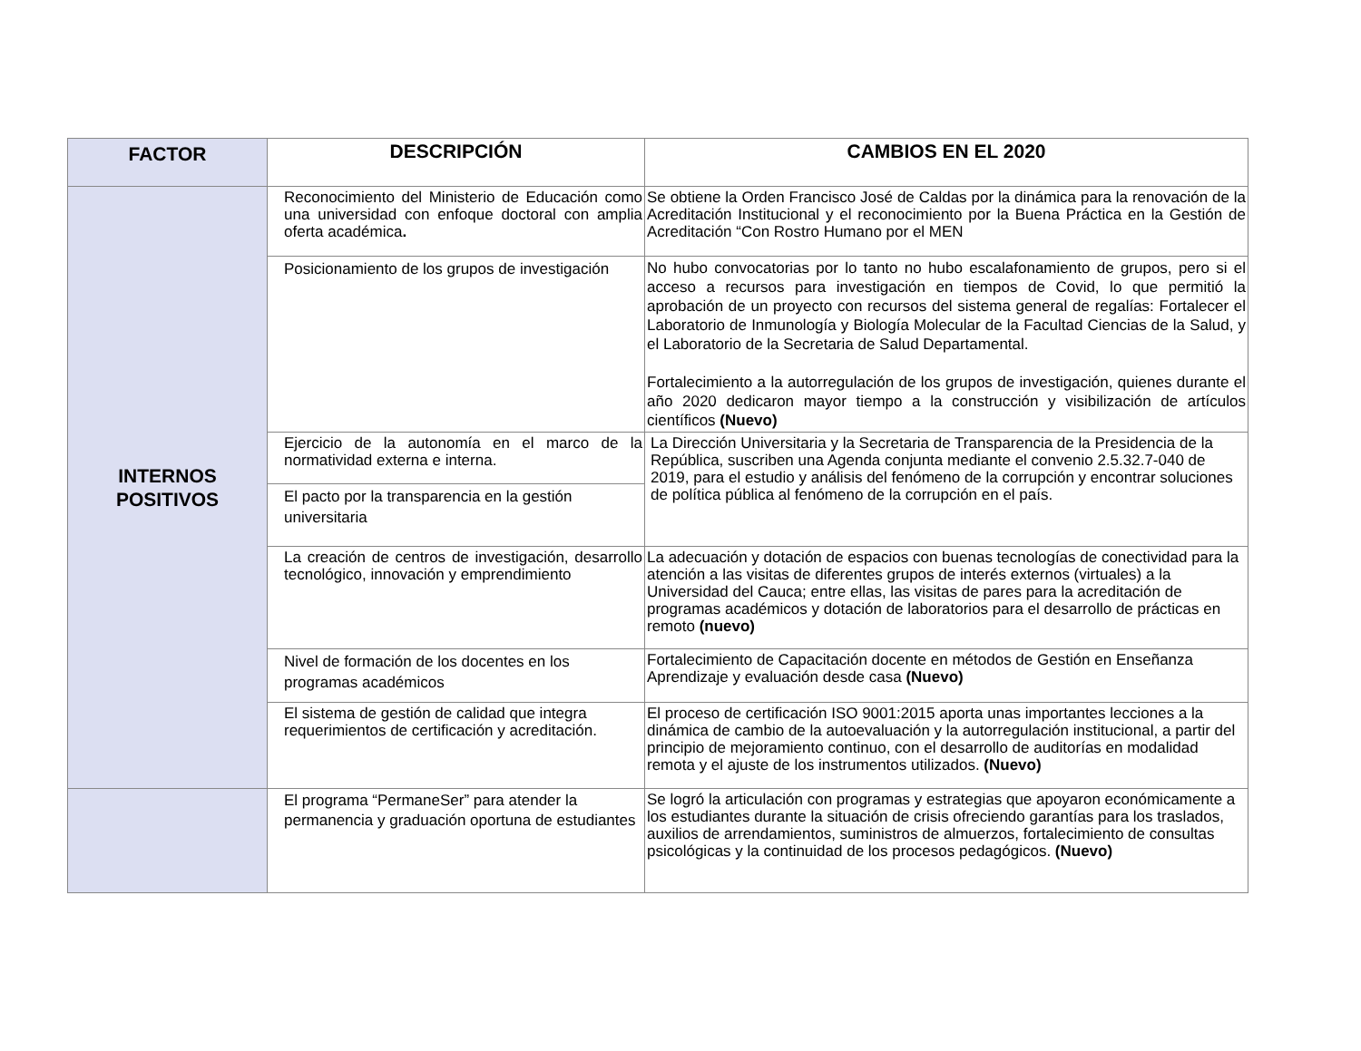| FACTOR | DESCRIPCIÓN | CAMBIOS EN EL 2020 |
| --- | --- | --- |
| INTERNOS POSITIVOS | Reconocimiento del Ministerio de Educación como una universidad con enfoque doctoral con amplia oferta académica . | Se obtiene la Orden Francisco José de Caldas por la dinámica para la renovación de la Acreditación Institucional y el reconocimiento por la Buena Práctica en la Gestión de Acreditación “Con Rostro Humano por el MEN |
| | Posicionamiento de los grupos de investigación | No hubo convocatorias por lo tanto no hubo escalafonamiento de grupos, pero si el acceso a recursos para investigación en tiempos de Covid, lo que permitió la aprobación de un proyecto con recursos del sistema general de regalías: Fortalecer el Laboratorio de Inmunología y Biología Molecular de la Facultad Ciencias de la Salud, y el Laboratorio de la Secretaria de Salud Departamental. Fortalecimiento a la autorregulación de los grupos de investigación, quienes durante el año 2020 dedicaron mayor tiempo a la construcción y visibilización de artículos científicos (Nuevo) |
| | Ejercicio de la autonomía en el marco de la normatividad externa e interna. | La Dirección Universitaria y la Secretaria de Transparencia de la Presidencia de la República, suscriben una Agenda conjunta mediante el convenio 2.5.32.7-040 de 2019, para el estudio y análisis del fenómeno de la corrupción y encontrar soluciones de política pública al fenómeno de la corrupción en el país. |
| | El pacto por la transparencia en la gestión universitaria | |
| | La creación de centros de investigación, desarrollo tecnológico, innovación y emprendimiento | La adecuación y dotación de espacios con buenas tecnologías de conectividad para la atención a las visitas de diferentes grupos de interés externos (virtuales) a la Universidad del Cauca; entre ellas, las visitas de pares para la acreditación de programas académicos y dotación de laboratorios para el desarrollo de prácticas en remoto (nuevo) |
| | Nivel de formación de los docentes en los programas académicos | Fortalecimiento de Capacitación docente en métodos de Gestión en Enseñanza Aprendizaje y evaluación desde casa (Nuevo) |
| | El sistema de gestión de calidad que integra requerimientos de certificación y acreditación. | El proceso de certificación ISO 9001:2015 aporta unas importantes lecciones a la dinámica de cambio de la autoevaluación y la autorregulación institucional, a partir del principio de mejoramiento continuo, con el desarrollo de auditorías en modalidad remota y el ajuste de los instrumentos utilizados. (Nuevo) |
| | El programa “PermaneSer” para atender la permanencia y graduación oportuna de estudiantes | Se logró la articulación con programas y estrategias que apoyaron económicamente a los estudiantes durante la situación de crisis ofreciendo garantías para los traslados, auxilios de arrendamientos, suministros de almuerzos, fortalecimiento de consultas psicológicas y la continuidad de los procesos pedagógicos. (Nuevo) |